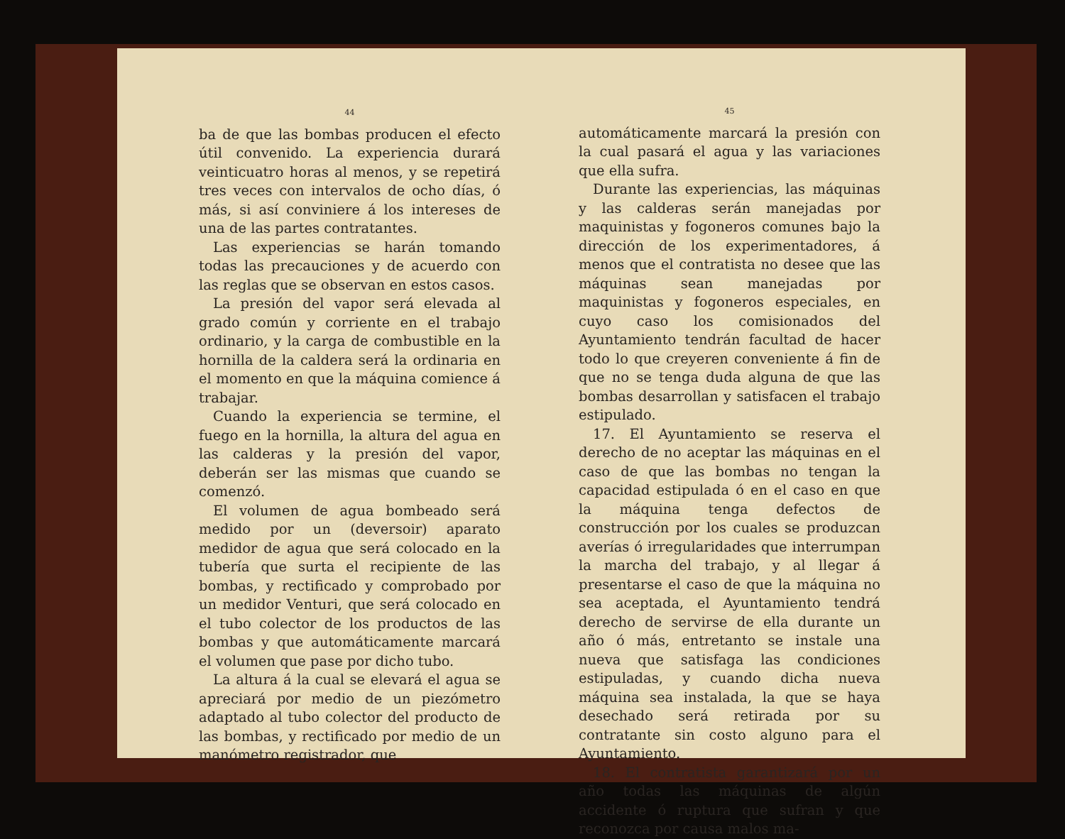44
ba de que las bombas producen el efecto útil convenido. La experiencia durará veinticuatro horas al menos, y se repetirá tres veces con intervalos de ocho días, ó más, si así conviniere á los intereses de una de las partes contratantes.
Las experiencias se harán tomando todas las precauciones y de acuerdo con las reglas que se observan en estos casos.
La presión del vapor será elevada al grado común y corriente en el trabajo ordinario, y la carga de combustible en la hornilla de la caldera será la ordinaria en el momento en que la máquina comience á trabajar.
Cuando la experiencia se termine, el fuego en la hornilla, la altura del agua en las calderas y la presión del vapor, deberán ser las mismas que cuando se comenzó.
El volumen de agua bombeado será medido por un (deversoir) aparato medidor de agua que será colocado en la tubería que surta el recipiente de las bombas, y rectificado y comprobado por un medidor Venturi, que será colocado en el tubo colector de los productos de las bombas y que automáticamente marcará el volumen que pase por dicho tubo.
La altura á la cual se elevará el agua se apreciará por medio de un piezómetro adaptado al tubo colector del producto de las bombas, y rectificado por medio de un manómetro registrador, que
45
automáticamente marcará la presión con la cual pasará el agua y las variaciones que ella sufra.
Durante las experiencias, las máquinas y las calderas serán manejadas por maquinistas y fogoneros comunes bajo la dirección de los experimentadores, á menos que el contratista no desee que las máquinas sean manejadas por maquinistas y fogoneros especiales, en cuyo caso los comisionados del Ayuntamiento tendrán facultad de hacer todo lo que creyeren conveniente á fin de que no se tenga duda alguna de que las bombas desarrollan y satisfacen el trabajo estipulado.
17. El Ayuntamiento se reserva el derecho de no aceptar las máquinas en el caso de que las bombas no tengan la capacidad estipulada ó en el caso en que la máquina tenga defectos de construcción por los cuales se produzcan averías ó irregularidades que interrumpan la marcha del trabajo, y al llegar á presentarse el caso de que la máquina no sea aceptada, el Ayuntamiento tendrá derecho de servirse de ella durante un año ó más, entretanto se instale una nueva que satisfaga las condiciones estipuladas, y cuando dicha nueva máquina sea instalada, la que se haya desechado será retirada por su contratante sin costo alguno para el Ayuntamiento.
18. El contratista garantizará por un año todas las máquinas de algún accidente ó ruptura que sufran y que reconozca por causa malos ma-